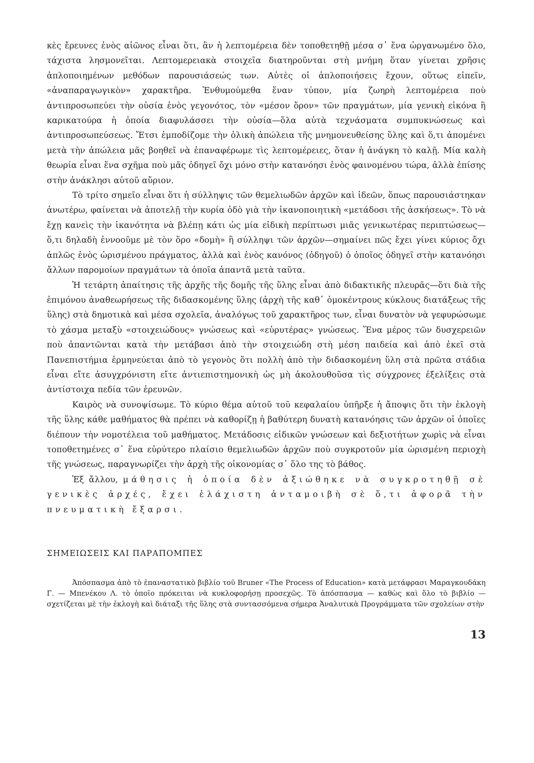κὲς ἔρευνες ἑνὸς αἰῶνος εἶναι ὅτι, ἂν ἡ λεπτομέρεια δὲν τοποθετηθῇ μέσα σ᾽ ἕνα ὠργανωμένο ὅλο, τάχιστα λησμονεῖται. Λεπτομερειακὰ στοιχεῖα διατηροῦνται στὴ μνήμη ὅταν γίνεται χρῆσις ἁπλοποιημένων μεθόδων παρουσιάσεώς των. Αὐτὲς οἱ ἁπλοποιήσεις ἔχουν, οὕτως εἰπεῖν, «ἀναπαραγωγικὸν» χαρακτῆρα. Ἐνθυμούμεθα ἕναν τύπον, μία ζωηρὴ λεπτομέρεια ποὺ ἀντιπροσωπεύει τὴν οὐσία ἑνὸς γεγονότος, τὸν «μέσον ὅρον» τῶν πραγμάτων, μία γενικὴ εἰκόνα ἢ καρικατούρα ἡ ὁποία διαφυλάσσει τὴν οὐσία—ὅλα αὐτὰ τεχνάσματα συμπυκνώσεως καὶ ἀντιπροσωπεύσεως. Ἔτσι ἐμποδίζομε τὴν ὁλικὴ ἀπώλεια τῆς μνημονευθείσης ὕλης καὶ ὅ,τι ἀπομένει μετὰ τὴν ἀπώλεια μᾶς βοηθεῖ νὰ ἐπαναφέρωμε τὶς λεπτομέρειες, ὅταν ἡ ἀνάγκη τὸ καλῇ. Μία καλὴ θεωρία εἶναι ἕνα σχῆμα ποὺ μᾶς ὁδηγεῖ ὄχι μόνο στὴν κατανόησι ἑνὸς φαινομένου τώρα, ἀλλὰ ἐπίσης στὴν ἀνάκλησι αὐτοῦ αὔριον.
Τὸ τρίτο σημεῖο εἶναι ὅτι ἡ σύλληψις τῶν θεμελιωδῶν ἀρχῶν καὶ ἰδεῶν, ὅπως παρουσιάστηκαν ἀνωτέρω, φαίνεται νὰ ἀποτελῇ τὴν κυρία ὁδὸ γιὰ τὴν ἱκανοποιητικὴ «μετάδοσι τῆς ἀσκήσεως». Τὸ νὰ ἔχῃ κανεὶς τὴν ἱκανότητα νὰ βλέπῃ κάτι ὡς μία εἰδικὴ περίπτωσι μιᾶς γενικωτέρας περιπτώσεως—ὅ,τι δηλαδὴ ἐννοοῦμε μὲ τὸν ὅρο «δομὴ» ἢ σύλληψι τῶν ἀρχῶν—σημαίνει πῶς ἔχει γίνει κύριος ὄχι ἁπλῶς ἑνὸς ὡρισμένου πράγματος, ἀλλὰ καὶ ἑνὸς κανόνος (ὁδηγοῦ) ὁ ὁποῖος ὁδηγεῖ στὴν κατανόησι ἄλλων παρομοίων πραγμάτων τὰ ὁποῖα ἀπαντᾶ μετὰ ταῦτα.
Ἡ τετάρτη ἀπαίτησις τῆς ἀρχῆς τῆς δομῆς τῆς ὕλης εἶναι ἀπὸ διδακτικῆς πλευρᾶς—ὅτι διὰ τῆς ἐπιμόνου ἀναθεωρήσεως τῆς διδασκομένης ὕλης (ἀρχὴ τῆς καθ᾽ ὁμοκέντρους κύκλους διατάξεως τῆς ὕλης) στὰ δημοτικὰ καὶ μέσα σχολεῖα, ἀναλόγως τοῦ χαρακτῆρος των, εἶναι δυνατὸν νὰ γεφυρώσωμε τὸ χάσμα μεταξὺ «στοιχειώδους» γνώσεως καὶ «εὐρυτέρας» γνώσεως. Ἕνα μέρος τῶν δυσχερειῶν ποὺ ἀπαντῶνται κατὰ τὴν μετάβασι ἀπὸ τὴν στοιχειώδη στὴ μέση παιδεία καὶ ἀπὸ ἐκεῖ στὰ Πανεπιστήμια ἑρμηνεύεται ἀπὸ τὸ γεγονὸς ὅτι πολλὴ ἀπὸ τὴν διδασκομένη ὕλη στὰ πρῶτα στάδια εἶναι εἴτε ἀσυγχρόνιστη εἴτε ἀντιεπιστημονικὴ ὡς μὴ ἀκολουθοῦσα τὶς σύγχρονες ἐξελίξεις στὰ ἀντίστοιχα πεδία τῶν ἐρευνῶν.
Καιρὸς νὰ συνοψίσωμε. Τὸ κύριο θέμα αὐτοῦ τοῦ κεφαλαίου ὑπῆρξε ἡ ἄποψις ὅτι τὴν ἐκλογὴ τῆς ὕλης κάθε μαθήματος θὰ πρέπει νὰ καθορίζῃ ἡ βαθύτερη δυνατὴ κατανόησις τῶν ἀρχῶν οἱ ὁποῖες διέπουν τὴν νομοτέλεια τοῦ μαθήματος. Μετάδοσις εἰδικῶν γνώσεων καὶ δεξιοτήτων χωρὶς νὰ εἶναι τοποθετημένες σ᾽ ἕνα εὐρύτερο πλαίσιο θεμελιωδῶν ἀρχῶν ποὺ συγκροτοῦν μία ὡρισμένη περιοχὴ τῆς γνώσεως, παραγνωρίζει τὴν ἀρχὴ τῆς οἰκονομίας σ᾽ ὅλο της τὸ βάθος.
Ἐξ ἄλλου, μάθησις ἡ ὁποία δὲν ἀξιώθηκε νὰ συγκροτηθῇ σὲ γενικὲς ἀρχές, ἔχει ἐλάχιστη ἀνταμοιβὴ σὲ ὅ,τι ἀφορᾶ τὴν πνευματικὴ ἔξαρσι.
ΣΗΜΕΙΩΣΕΙΣ ΚΑΙ ΠΑΡΑΠΟΜΠΕΣ
Ἀπόσπασμα ἀπὸ τὸ ἐπαναστατικὸ βιβλίο τοῦ Bruner «The Process of Education» κατὰ μετάφρασι Μαραγκουδάκη Γ. — Μπενέκου Λ. τὸ ὁποῖο πρόκειται νὰ κυκλοφορήσῃ προσεχῶς. Τὸ ἀπόσπασμα — καθὼς καὶ ὅλο τὸ βιβλίο — σχετίζεται μὲ τὴν ἐκλογὴ καὶ διάταξι τῆς ὕλης στὰ συντασσόμενα σήμερα Ἀναλυτικὰ Προγράμματα τῶν σχολείων στὴν
13